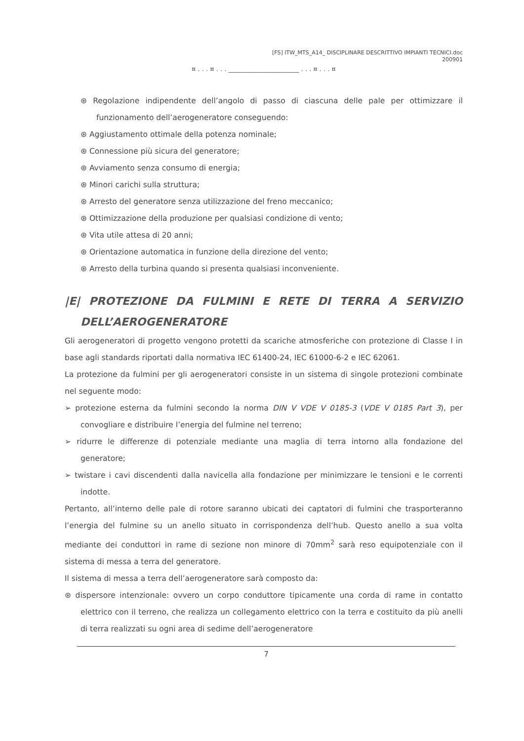[FS] ITW_MTS_A14_ DISCIPLINARE DESCRITTIVO IMPIANTI TECNICI.doc
200901
¤ . . . ¤ . . . ______________________ . . . ¤ . . . ¤
⊛ Regolazione indipendente dell’angolo di passo di ciascuna delle pale per ottimizzare il funzionamento dell’aerogeneratore conseguendo:
⊛ Aggiustamento ottimale della potenza nominale;
⊛ Connessione più sicura del generatore;
⊛ Avviamento senza consumo di energia;
⊛ Minori carichi sulla struttura;
⊛ Arresto del generatore senza utilizzazione del freno meccanico;
⊛ Ottimizzazione della produzione per qualsiasi condizione di vento;
⊛ Vita utile attesa di 20 anni;
⊛ Orientazione automatica in funzione della direzione del vento;
⊛ Arresto della turbina quando si presenta qualsiasi inconveniente.
|E| PROTEZIONE DA FULMINI E RETE DI TERRA A SERVIZIO DELL’AEROGENERATORE
Gli aerogeneratori di progetto vengono protetti da scariche atmosferiche con protezione di Classe I in base agli standards riportati dalla normativa IEC 61400-24, IEC 61000-6-2 e IEC 62061.
La protezione da fulmini per gli aerogeneratori consiste in un sistema di singole protezioni combinate nel seguente modo:
➢ protezione esterna da fulmini secondo la norma DIN V VDE V 0185-3 (VDE V 0185 Part 3), per convogliare e distribuire l’energia del fulmine nel terreno;
➢ ridurre le differenze di potenziale mediante una maglia di terra intorno alla fondazione del generatore;
➢ twistare i cavi discendenti dalla navicella alla fondazione per minimizzare le tensioni e le correnti indotte.
Pertanto, all’interno delle pale di rotore saranno ubicati dei captatori di fulmini che trasporteranno l’energia del fulmine su un anello situato in corrispondenza dell’hub. Questo anello a sua volta mediante dei conduttori in rame di sezione non minore di 70mm<sup>2</sup> sarà reso equipotenziale con il sistema di messa a terra del generatore.
Il sistema di messa a terra dell’aerogeneratore sarà composto da:
⊛ dispersore intenzionale: ovvero un corpo conduttore tipicamente una corda di rame in contatto elettrico con il terreno, che realizza un collegamento elettrico con la terra e costituito da più anelli di terra realizzati su ogni area di sedime dell’aerogeneratore
7